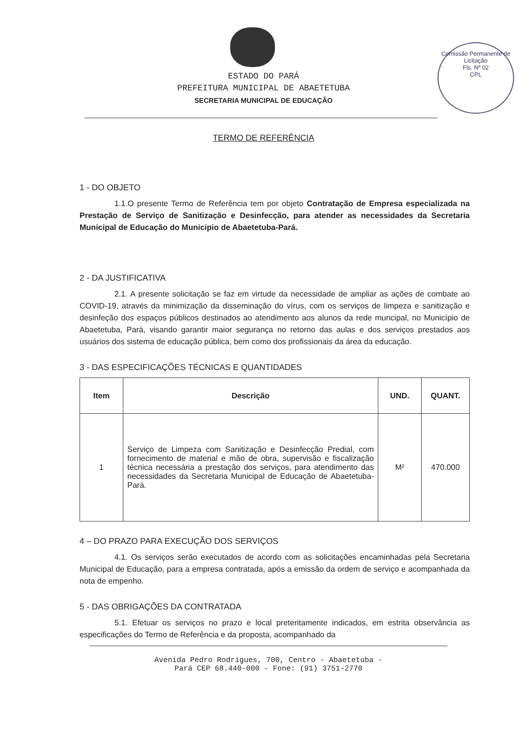Comissão Permanente de Licitação
Fls. Nº 02
CPL
ESTADO DO PARÁ
PREFEITURA MUNICIPAL DE ABAETETUBA
SECRETARIA MUNICIPAL DE EDUCAÇÃO
TERMO DE REFERÊNCIA
1 - DO OBJETO
1.1.O presente Termo de Referência tem por objeto Contratação de Empresa especializada na Prestação de Serviço de Sanitização e Desinfecção, para atender as necessidades da Secretaria Municipal de Educação do Municipio de Abaetetuba-Pará.
2 - DA JUSTIFICATIVA
2.1. A presente solicitação se faz em virtude da necessidade de ampliar as ações de combate ao COVID-19, através da minimização da disseminação do vírus, com os serviços de limpeza e sanitização e desinfeção dos espaços públicos destinados ao atendimento aos alunos da rede muncipal, no Município de Abaetetuba, Pará, visando garantir maior segurança no retorno das aulas e dos serviços prestados aos usuários dos sistema de educação pública, bem como dos profissionais da área da educação.
3 - DAS ESPECIFICAÇÕES TÉCNICAS E QUANTIDADES
| Item | Descrição | UND. | QUANT. |
| --- | --- | --- | --- |
| 1 | Serviço de Limpeza com Sanitização e Desinfecção Predial, com fornecimento de material e mão de obra, supervisão e fiscalização técnica necessária a prestação dos serviços, para atendimento das necessidades da Secretaria Municipal de Educação de Abaetetuba-Pará. | M² | 470.000 |
4 – DO PRAZO PARA EXECUÇÃO DOS SERVIÇOS
4.1. Os serviços serão executados de acordo com as solicitações encaminhadas pela Secretaria Municipal de Educação, para a empresa contratada, após a emissão da ordem de serviço e acompanhada da nota de empenho.
5 - DAS OBRIGAÇÕES DA CONTRATADA
5.1. Efetuar os serviços no prazo e local preteritamente indicados, em estrita observância as especificações do Termo de Referência e da proposta, acompanhado da
Avenida Pedro Rodrigues, 700, Centro - Abaetetuba -
Pará CEP 68.440-000 - Fone: (91) 3751-2770